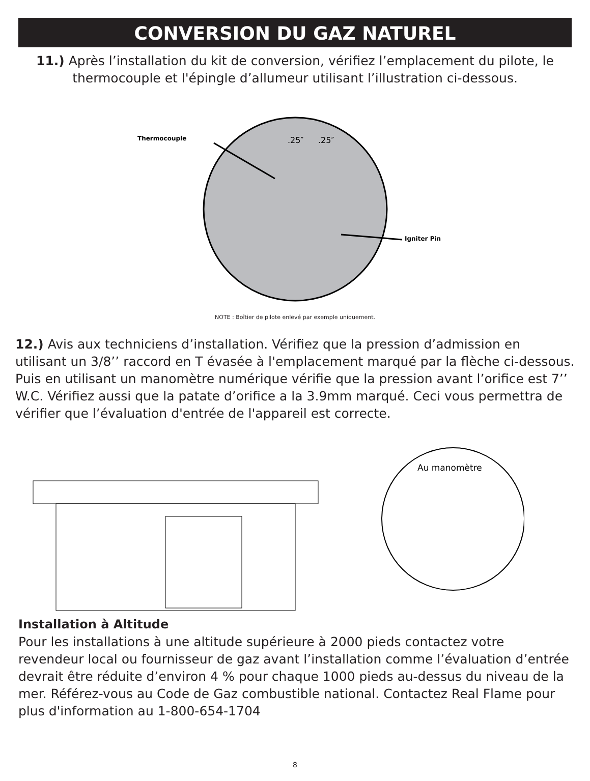CONVERSION DU GAZ NATUREL
11.) Après l’installation du kit de conversion, vérifiez l’emplacement du pilote, le thermocouple et l'épingle d’allumeur utilisant l’illustration ci-dessous.
Thermocouple
.25″
.25″
Igniter Pin
NOTE : Boîtier de pilote enlevé par exemple uniquement.
12.) Avis aux techniciens d’installation. Vérifiez que la pression d’admission en utilisant un 3/8’’ raccord en T évasée à l'emplacement marqué par la flèche ci-dessous. Puis en utilisant un manomètre numérique vérifie que la pression avant l’orifice est 7’’ W.C. Vérifiez aussi que la patate d’orifice a la 3.9mm marqué. Ceci vous permettra de vérifier que l’évaluation d'entrée de l'appareil est correcte.
Au manomètre
Installation à Altitude
Pour les installations à une altitude supérieure à 2000 pieds contactez votre revendeur local ou fournisseur de gaz avant l’installation comme l’évaluation d’entrée devrait être réduite d’environ 4 % pour chaque 1000 pieds au-dessus du niveau de la mer. Référez-vous au Code de Gaz combustible national. Contactez Real Flame pour plus d'information au 1-800-654-1704
8